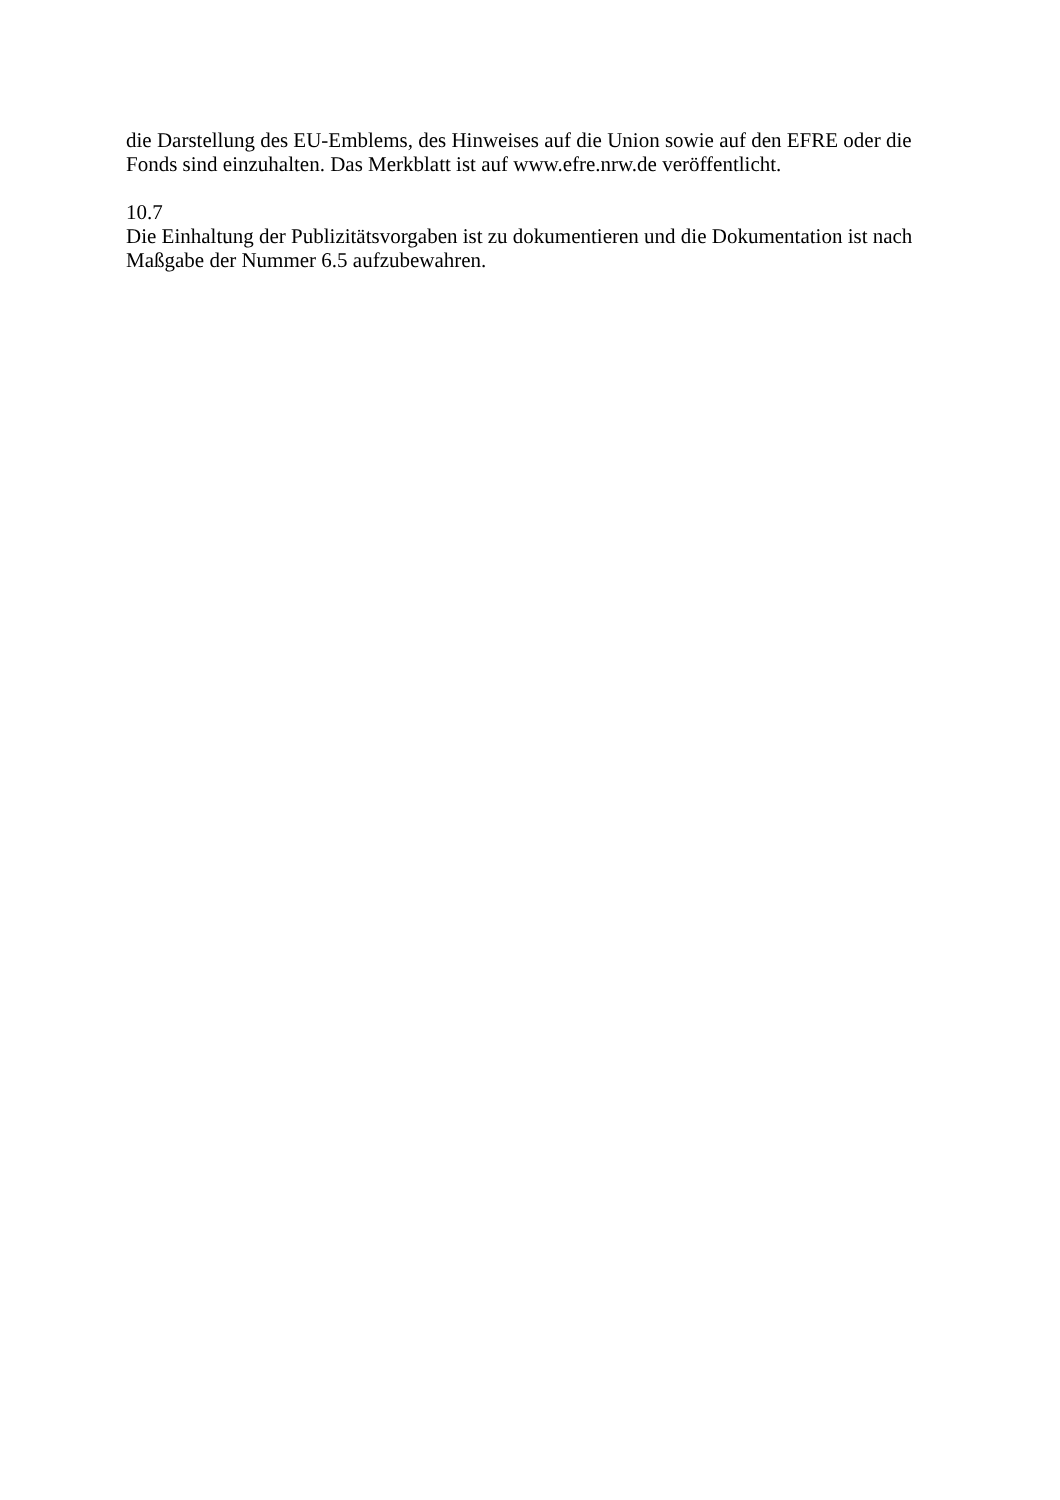die Darstellung des EU-Emblems, des Hinweises auf die Union sowie auf den EFRE oder die Fonds sind einzuhalten. Das Merkblatt ist auf www.efre.nrw.de veröffentlicht.
10.7
Die Einhaltung der Publizitätsvorgaben ist zu dokumentieren und die Dokumentation ist nach Maßgabe der Nummer 6.5 aufzubewahren.